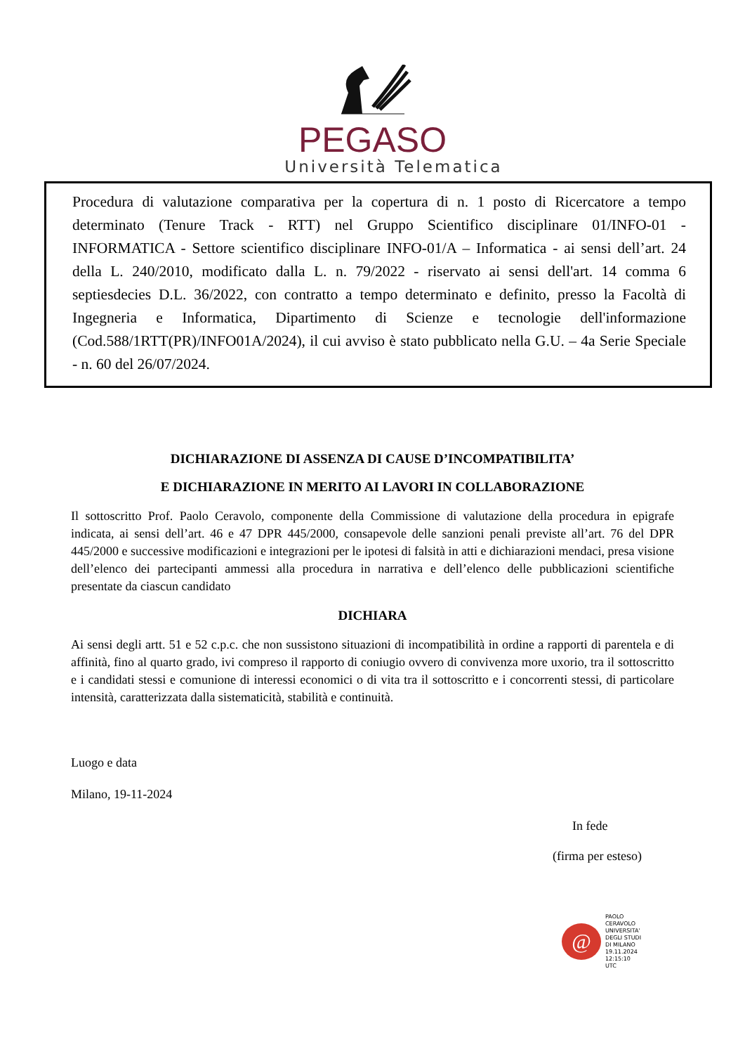PEGASO
Università Telematica
Procedura di valutazione comparativa per la copertura di n. 1 posto di Ricercatore a tempo determinato (Tenure Track - RTT) nel Gruppo Scientifico disciplinare 01/INFO-01 - INFORMATICA - Settore scientifico disciplinare INFO-01/A – Informatica - ai sensi dell’art. 24 della L. 240/2010, modificato dalla L. n. 79/2022 - riservato ai sensi dell'art. 14 comma 6 septiesdecies D.L. 36/2022, con contratto a tempo determinato e definito, presso la Facoltà di Ingegneria e Informatica, Dipartimento di Scienze e tecnologie dell'informazione (Cod.588/1RTT(PR)/INFO01A/2024), il cui avviso è stato pubblicato nella G.U. – 4a Serie Speciale - n. 60 del 26/07/2024.
DICHIARAZIONE DI ASSENZA DI CAUSE D’INCOMPATIBILITA’
E DICHIARAZIONE IN MERITO AI LAVORI IN COLLABORAZIONE
Il sottoscritto Prof. Paolo Ceravolo, componente della Commissione di valutazione della procedura in epigrafe indicata, ai sensi dell’art. 46 e 47 DPR 445/2000, consapevole delle sanzioni penali previste all’art. 76 del DPR 445/2000 e successive modificazioni e integrazioni per le ipotesi di falsità in atti e dichiarazioni mendaci, presa visione dell’elenco dei partecipanti ammessi alla procedura in narrativa e dell’elenco delle pubblicazioni scientifiche presentate da ciascun candidato
DICHIARA
Ai sensi degli artt. 51 e 52 c.p.c. che non sussistono situazioni di incompatibilità in ordine a rapporti di parentela e di affinità, fino al quarto grado, ivi compreso il rapporto di coniugio ovvero di convivenza more uxorio, tra il sottoscritto e i candidati stessi e comunione di interessi economici o di vita tra il sottoscritto e i concorrenti stessi, di particolare intensità, caratterizzata dalla sistematicità, stabilità e continuità.
Luogo e data
Milano, 19-11-2024
In fede
(firma per esteso)
@
PAOLO
CERAVOLO
UNIVERSITA'
DEGLI STUDI
DI MILANO
19.11.2024
12:15:10
UTC